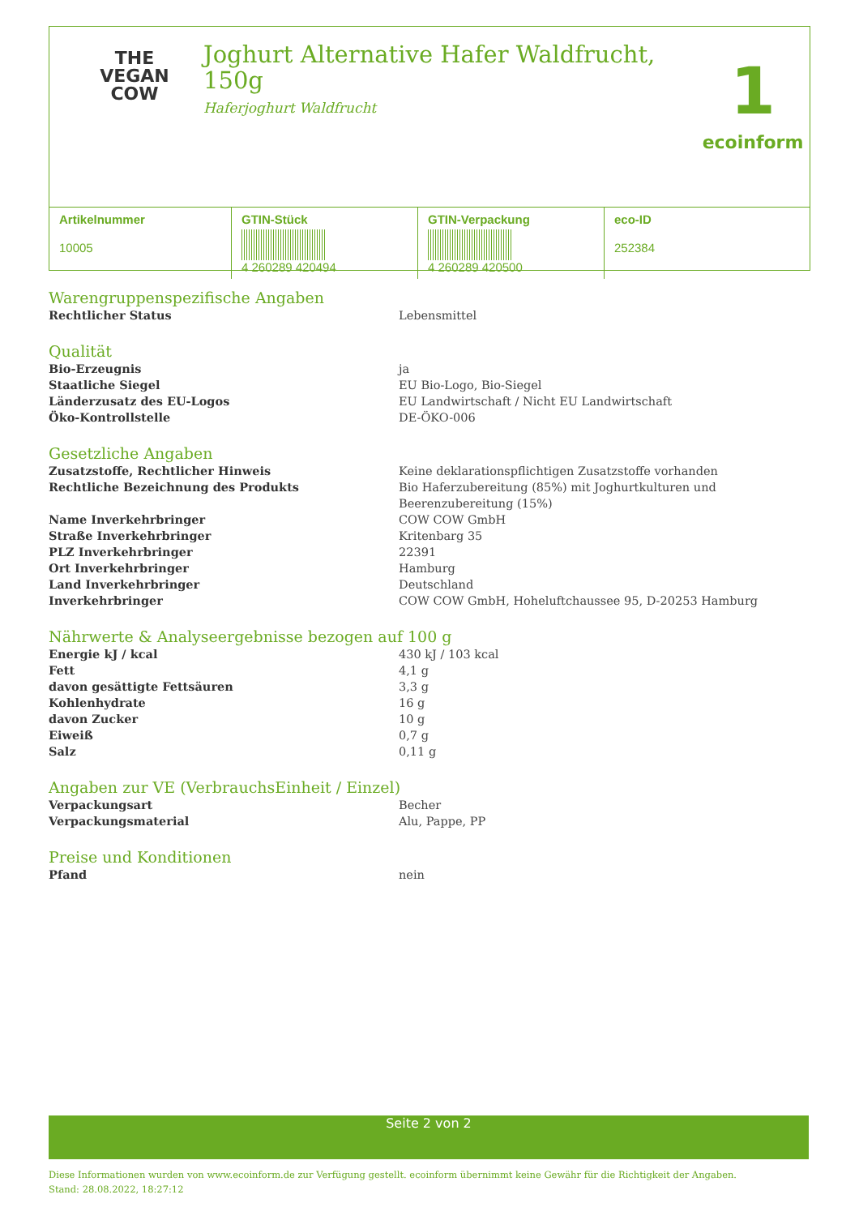THE
VEGAN
COW
Joghurt Alternative Hafer Waldfrucht, 150g
Haferjoghurt Waldfrucht
1
ecoinform
| Artikelnummer 10005 | GTIN-Stück 4 260289 420494 | GTIN-Verpackung 4 260289 420500 | eco-ID 252384 |
Warengruppenspezifische Angaben
| Rechtlicher Status | Lebensmittel |
Qualität
| Bio-Erzeugnis | ja |
| Staatliche Siegel | EU Bio-Logo, Bio-Siegel |
| Länderzusatz des EU-Logos | EU Landwirtschaft / Nicht EU Landwirtschaft |
| Öko-Kontrollstelle | DE-ÖKO-006 |
Gesetzliche Angaben
| Zusatzstoffe, Rechtlicher Hinweis | Keine deklarationspflichtigen Zusatzstoffe vorhanden |
| Rechtliche Bezeichnung des Produkts | Bio Haferzubereitung (85%) mit Joghurtkulturen und Beerenzubereitung (15%) |
| Name Inverkehrbringer | COW COW GmbH |
| Straße Inverkehrbringer | Kritenbarg 35 |
| PLZ Inverkehrbringer | 22391 |
| Ort Inverkehrbringer | Hamburg |
| Land Inverkehrbringer | Deutschland |
| Inverkehrbringer | COW COW GmbH, Hoheluftchaussee 95, D-20253 Hamburg |
Nährwerte & Analyseergebnisse bezogen auf 100 g
| Energie kJ / kcal | 430 kJ / 103 kcal |
| Fett | 4,1 g |
| davon gesättigte Fettsäuren | 3,3 g |
| Kohlenhydrate | 16 g |
| davon Zucker | 10 g |
| Eiweiß | 0,7 g |
| Salz | 0,11 g |
Angaben zur VE (VerbrauchsEinheit / Einzel)
| Verpackungsart | Becher |
| Verpackungsmaterial | Alu, Pappe, PP |
Preise und Konditionen
| Pfand | nein |
Seite 2 von 2
Diese Informationen wurden von www.ecoinform.de zur Verfügung gestellt. ecoinform übernimmt keine Gewähr für die Richtigkeit der Angaben.
Stand: 28.08.2022, 18:27:12